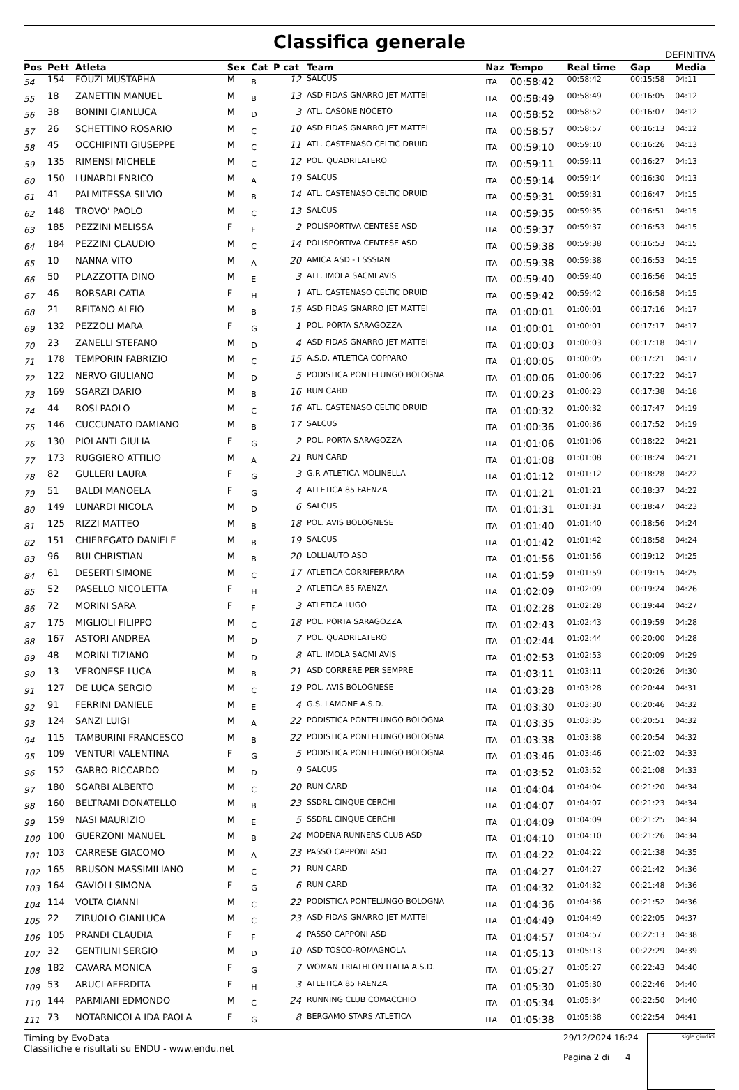Classifica generale
DEFINITIVA
| Pos | Pett | Atleta | Sex | Cat | P cat | Team | Naz | Tempo | Real time | Gap | Media |
| --- | --- | --- | --- | --- | --- | --- | --- | --- | --- | --- | --- |
| 54 | 154 | FOUZI MUSTAPHA | M | B | 12 | SALCUS | ITA | 00:58:42 | 00:58:42 | 00:15:58 | 04:11 |
| 55 | 18 | ZANETTIN MANUEL | M | B | 13 | ASD FIDAS GNARRO JET MATTEI | ITA | 00:58:49 | 00:58:49 | 00:16:05 | 04:12 |
| 56 | 38 | BONINI GIANLUCA | M | D | 3 | ATL. CASONE NOCETO | ITA | 00:58:52 | 00:58:52 | 00:16:07 | 04:12 |
| 57 | 26 | SCHETTINO ROSARIO | M | C | 10 | ASD FIDAS GNARRO JET MATTEI | ITA | 00:58:57 | 00:58:57 | 00:16:13 | 04:12 |
| 58 | 45 | OCCHIPINTI GIUSEPPE | M | C | 11 | ATL. CASTENASO CELTIC DRUID | ITA | 00:59:10 | 00:59:10 | 00:16:26 | 04:13 |
| 59 | 135 | RIMENSI MICHELE | M | C | 12 | POL. QUADRILATERO | ITA | 00:59:11 | 00:59:11 | 00:16:27 | 04:13 |
| 60 | 150 | LUNARDI ENRICO | M | A | 19 | SALCUS | ITA | 00:59:14 | 00:59:14 | 00:16:30 | 04:13 |
| 61 | 41 | PALMITESSA SILVIO | M | B | 14 | ATL. CASTENASO CELTIC DRUID | ITA | 00:59:31 | 00:59:31 | 00:16:47 | 04:15 |
| 62 | 148 | TROVO' PAOLO | M | C | 13 | SALCUS | ITA | 00:59:35 | 00:59:35 | 00:16:51 | 04:15 |
| 63 | 185 | PEZZINI MELISSA | F | F | 2 | POLISPORTIVA CENTESE ASD | ITA | 00:59:37 | 00:59:37 | 00:16:53 | 04:15 |
| 64 | 184 | PEZZINI CLAUDIO | M | C | 14 | POLISPORTIVA CENTESE ASD | ITA | 00:59:38 | 00:59:38 | 00:16:53 | 04:15 |
| 65 | 10 | NANNA VITO | M | A | 20 | AMICA ASD - I SSSIAN | ITA | 00:59:38 | 00:59:38 | 00:16:53 | 04:15 |
| 66 | 50 | PLAZZOTTA DINO | M | E | 3 | ATL. IMOLA SACMI AVIS | ITA | 00:59:40 | 00:59:40 | 00:16:56 | 04:15 |
| 67 | 46 | BORSARI CATIA | F | H | 1 | ATL. CASTENASO CELTIC DRUID | ITA | 00:59:42 | 00:59:42 | 00:16:58 | 04:15 |
| 68 | 21 | REITANO ALFIO | M | B | 15 | ASD FIDAS GNARRO JET MATTEI | ITA | 01:00:01 | 01:00:01 | 00:17:16 | 04:17 |
| 69 | 132 | PEZZOLI MARA | F | G | 1 | POL. PORTA SARAGOZZA | ITA | 01:00:01 | 01:00:01 | 00:17:17 | 04:17 |
| 70 | 23 | ZANELLI STEFANO | M | D | 4 | ASD FIDAS GNARRO JET MATTEI | ITA | 01:00:03 | 01:00:03 | 00:17:18 | 04:17 |
| 71 | 178 | TEMPORIN FABRIZIO | M | C | 15 | A.S.D. ATLETICA COPPARO | ITA | 01:00:05 | 01:00:05 | 00:17:21 | 04:17 |
| 72 | 122 | NERVO GIULIANO | M | D | 5 | PODISTICA PONTELUNGO BOLOGNA | ITA | 01:00:06 | 01:00:06 | 00:17:22 | 04:17 |
| 73 | 169 | SGARZI DARIO | M | B | 16 | RUN CARD | ITA | 01:00:23 | 01:00:23 | 00:17:38 | 04:18 |
| 74 | 44 | ROSI PAOLO | M | C | 16 | ATL. CASTENASO CELTIC DRUID | ITA | 01:00:32 | 01:00:32 | 00:17:47 | 04:19 |
| 75 | 146 | CUCCUNATO DAMIANO | M | B | 17 | SALCUS | ITA | 01:00:36 | 01:00:36 | 00:17:52 | 04:19 |
| 76 | 130 | PIOLANTI GIULIA | F | G | 2 | POL. PORTA SARAGOZZA | ITA | 01:01:06 | 01:01:06 | 00:18:22 | 04:21 |
| 77 | 173 | RUGGIERO ATTILIO | M | A | 21 | RUN CARD | ITA | 01:01:08 | 01:01:08 | 00:18:24 | 04:21 |
| 78 | 82 | GULLERI LAURA | F | G | 3 | G.P. ATLETICA MOLINELLA | ITA | 01:01:12 | 01:01:12 | 00:18:28 | 04:22 |
| 79 | 51 | BALDI MANOELA | F | G | 4 | ATLETICA 85 FAENZA | ITA | 01:01:21 | 01:01:21 | 00:18:37 | 04:22 |
| 80 | 149 | LUNARDI NICOLA | M | D | 6 | SALCUS | ITA | 01:01:31 | 01:01:31 | 00:18:47 | 04:23 |
| 81 | 125 | RIZZI MATTEO | M | B | 18 | POL. AVIS BOLOGNESE | ITA | 01:01:40 | 01:01:40 | 00:18:56 | 04:24 |
| 82 | 151 | CHIEREGATO DANIELE | M | B | 19 | SALCUS | ITA | 01:01:42 | 01:01:42 | 00:18:58 | 04:24 |
| 83 | 96 | BUI CHRISTIAN | M | B | 20 | LOLLIAUTO ASD | ITA | 01:01:56 | 01:01:56 | 00:19:12 | 04:25 |
| 84 | 61 | DESERTI SIMONE | M | C | 17 | ATLETICA CORRIFERRARA | ITA | 01:01:59 | 01:01:59 | 00:19:15 | 04:25 |
| 85 | 52 | PASELLO NICOLETTA | F | H | 2 | ATLETICA 85 FAENZA | ITA | 01:02:09 | 01:02:09 | 00:19:24 | 04:26 |
| 86 | 72 | MORINI SARA | F | F | 3 | ATLETICA LUGO | ITA | 01:02:28 | 01:02:28 | 00:19:44 | 04:27 |
| 87 | 175 | MIGLIOLI FILIPPO | M | C | 18 | POL. PORTA SARAGOZZA | ITA | 01:02:43 | 01:02:43 | 00:19:59 | 04:28 |
| 88 | 167 | ASTORI ANDREA | M | D | 7 | POL. QUADRILATERO | ITA | 01:02:44 | 01:02:44 | 00:20:00 | 04:28 |
| 89 | 48 | MORINI TIZIANO | M | D | 8 | ATL. IMOLA SACMI AVIS | ITA | 01:02:53 | 01:02:53 | 00:20:09 | 04:29 |
| 90 | 13 | VERONESE LUCA | M | B | 21 | ASD CORRERE PER SEMPRE | ITA | 01:03:11 | 01:03:11 | 00:20:26 | 04:30 |
| 91 | 127 | DE LUCA SERGIO | M | C | 19 | POL. AVIS BOLOGNESE | ITA | 01:03:28 | 01:03:28 | 00:20:44 | 04:31 |
| 92 | 91 | FERRINI DANIELE | M | E | 4 | G.S. LAMONE A.S.D. | ITA | 01:03:30 | 01:03:30 | 00:20:46 | 04:32 |
| 93 | 124 | SANZI LUIGI | M | A | 22 | PODISTICA PONTELUNGO BOLOGNA | ITA | 01:03:35 | 01:03:35 | 00:20:51 | 04:32 |
| 94 | 115 | TAMBURINI FRANCESCO | M | B | 22 | PODISTICA PONTELUNGO BOLOGNA | ITA | 01:03:38 | 01:03:38 | 00:20:54 | 04:32 |
| 95 | 109 | VENTURI VALENTINA | F | G | 5 | PODISTICA PONTELUNGO BOLOGNA | ITA | 01:03:46 | 01:03:46 | 00:21:02 | 04:33 |
| 96 | 152 | GARBO RICCARDO | M | D | 9 | SALCUS | ITA | 01:03:52 | 01:03:52 | 00:21:08 | 04:33 |
| 97 | 180 | SGARBI ALBERTO | M | C | 20 | RUN CARD | ITA | 01:04:04 | 01:04:04 | 00:21:20 | 04:34 |
| 98 | 160 | BELTRAMI DONATELLO | M | B | 23 | SSDRL CINQUE CERCHI | ITA | 01:04:07 | 01:04:07 | 00:21:23 | 04:34 |
| 99 | 159 | NASI MAURIZIO | M | E | 5 | SSDRL CINQUE CERCHI | ITA | 01:04:09 | 01:04:09 | 00:21:25 | 04:34 |
| 100 | 100 | GUERZONI MANUEL | M | B | 24 | MODENA RUNNERS CLUB ASD | ITA | 01:04:10 | 01:04:10 | 00:21:26 | 04:34 |
| 101 | 103 | CARRESE GIACOMO | M | A | 23 | PASSO CAPPONI ASD | ITA | 01:04:22 | 01:04:22 | 00:21:38 | 04:35 |
| 102 | 165 | BRUSON MASSIMILIANO | M | C | 21 | RUN CARD | ITA | 01:04:27 | 01:04:27 | 00:21:42 | 04:36 |
| 103 | 164 | GAVIOLI SIMONA | F | G | 6 | RUN CARD | ITA | 01:04:32 | 01:04:32 | 00:21:48 | 04:36 |
| 104 | 114 | VOLTA GIANNI | M | C | 22 | PODISTICA PONTELUNGO BOLOGNA | ITA | 01:04:36 | 01:04:36 | 00:21:52 | 04:36 |
| 105 | 22 | ZIRUOLO GIANLUCA | M | C | 23 | ASD FIDAS GNARRO JET MATTEI | ITA | 01:04:49 | 01:04:49 | 00:22:05 | 04:37 |
| 106 | 105 | PRANDI CLAUDIA | F | F | 4 | PASSO CAPPONI ASD | ITA | 01:04:57 | 01:04:57 | 00:22:13 | 04:38 |
| 107 | 32 | GENTILINI SERGIO | M | D | 10 | ASD TOSCO-ROMAGNOLA | ITA | 01:05:13 | 01:05:13 | 00:22:29 | 04:39 |
| 108 | 182 | CAVARA MONICA | F | G | 7 | WOMAN TRIATHLON ITALIA A.S.D. | ITA | 01:05:27 | 01:05:27 | 00:22:43 | 04:40 |
| 109 | 53 | ARUCI AFERDITA | F | H | 3 | ATLETICA 85 FAENZA | ITA | 01:05:30 | 01:05:30 | 00:22:46 | 04:40 |
| 110 | 144 | PARMIANI EDMONDO | M | C | 24 | RUNNING CLUB COMACCHIO | ITA | 01:05:34 | 01:05:34 | 00:22:50 | 04:40 |
| 111 | 73 | NOTARNICOLA IDA PAOLA | F | G | 8 | BERGAMO STARS ATLETICA | ITA | 01:05:38 | 01:05:38 | 00:22:54 | 04:41 |
Timing by EvoData
Classifiche e risultati su ENDU - www.endu.net
29/12/2024 16:24
Pagina 2 di 4
sigle giudici